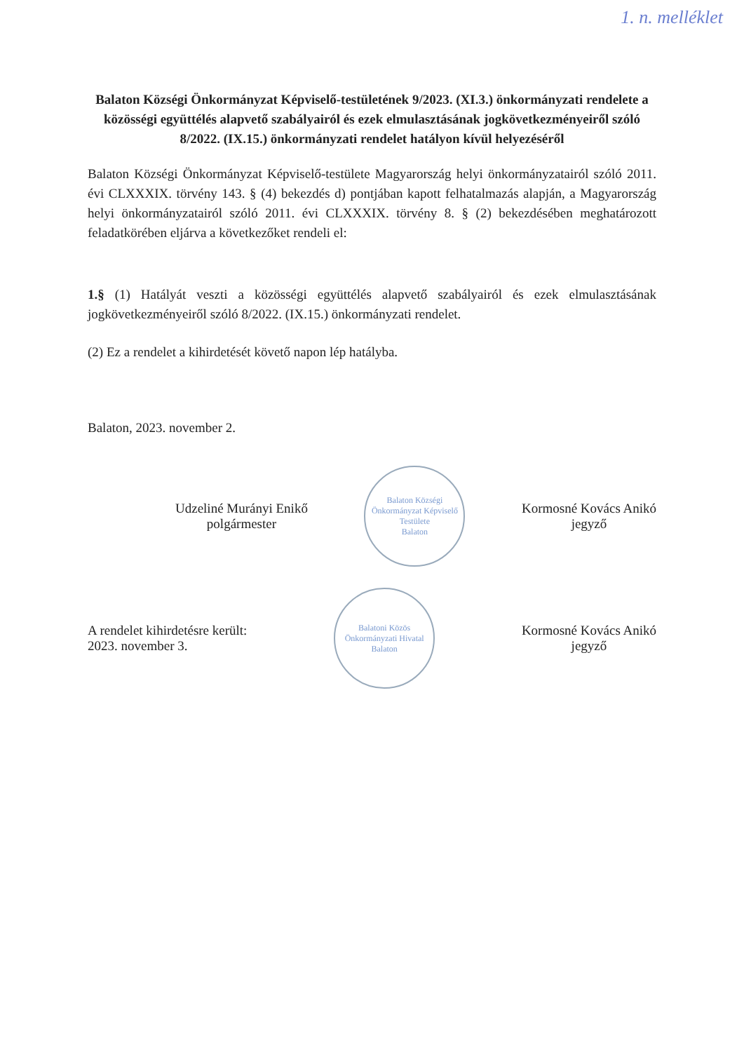1. n. melléklet
Balaton Községi Önkormányzat Képviselő-testületének 9/2023. (XI.3.) önkormányzati rendelete a közösségi együttélés alapvető szabályairól és ezek elmulasztásának jogkövetkezményeiről szóló 8/2022. (IX.15.) önkormányzati rendelet hatályon kívül helyezéséről
Balaton Községi Önkormányzat Képviselő-testülete Magyarország helyi önkormányzatairól szóló 2011. évi CLXXXIX. törvény 143. § (4) bekezdés d) pontjában kapott felhatalmazás alapján, a Magyarország helyi önkormányzatairól szóló 2011. évi CLXXXIX. törvény 8. § (2) bekezdésében meghatározott feladatkörében eljárva a következőket rendeli el:
1.§ (1) Hatályát veszti a közösségi együttélés alapvető szabályairól és ezek elmulasztásának jogkövetkezményeiről szóló 8/2022. (IX.15.) önkormányzati rendelet.
(2) Ez a rendelet a kihirdetését követő napon lép hatályba.
Balaton, 2023. november 2.
Udzeliné Murányi Enikő
polgármester
Balaton Községi Önkormányzat Képviselő Testülete
Balaton
Kormosné Kovács Anikó
jegyző
A rendelet kihirdetésre került:
2023. november 3.
Balatoni Közös Önkormányzati Hivatal
Balaton
Kormosné Kovács Anikó
jegyző